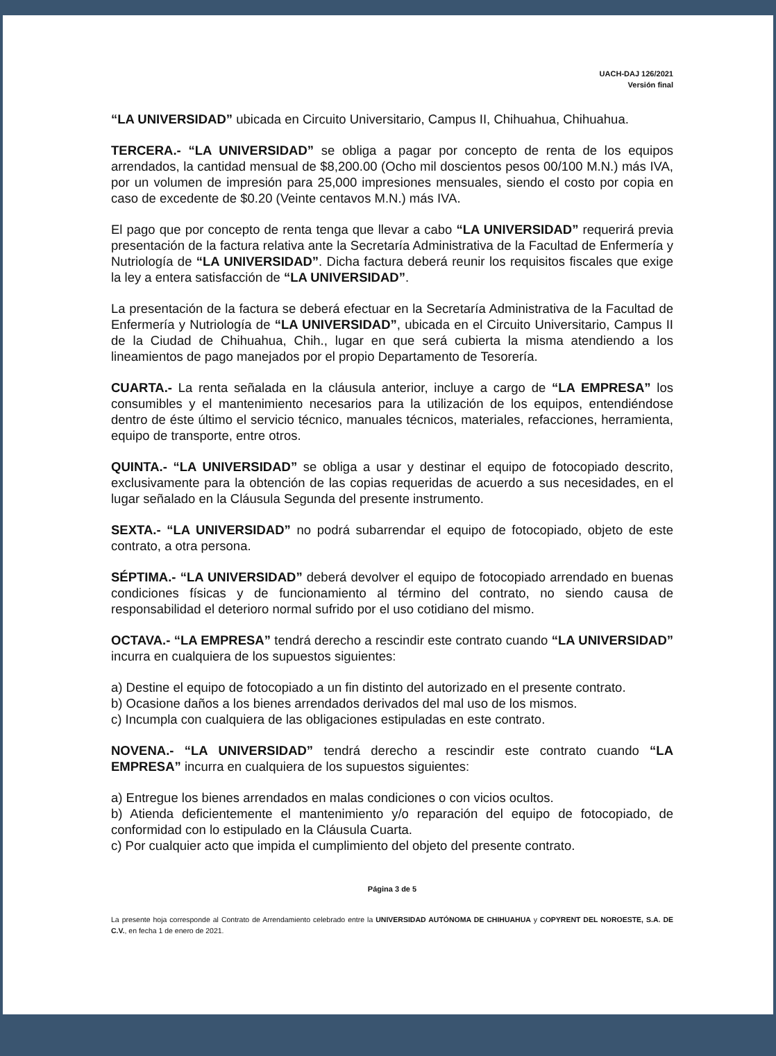UACH-DAJ 126/2021
Versión final
“LA UNIVERSIDAD” ubicada en Circuito Universitario, Campus II, Chihuahua, Chihuahua.
TERCERA.- “LA UNIVERSIDAD” se obliga a pagar por concepto de renta de los equipos arrendados, la cantidad mensual de $8,200.00 (Ocho mil doscientos pesos 00/100 M.N.) más IVA, por un volumen de impresión para 25,000 impresiones mensuales, siendo el costo por copia en caso de excedente de $0.20 (Veinte centavos M.N.) más IVA.
El pago que por concepto de renta tenga que llevar a cabo “LA UNIVERSIDAD” requerirá previa presentación de la factura relativa ante la Secretaría Administrativa de la Facultad de Enfermería y Nutriología de “LA UNIVERSIDAD”. Dicha factura deberá reunir los requisitos fiscales que exige la ley a entera satisfacción de “LA UNIVERSIDAD”.
La presentación de la factura se deberá efectuar en la Secretaría Administrativa de la Facultad de Enfermería y Nutriología de “LA UNIVERSIDAD”, ubicada en el Circuito Universitario, Campus II de la Ciudad de Chihuahua, Chih., lugar en que será cubierta la misma atendiendo a los lineamientos de pago manejados por el propio Departamento de Tesorería.
CUARTA.- La renta señalada en la cláusula anterior, incluye a cargo de “LA EMPRESA” los consumibles y el mantenimiento necesarios para la utilización de los equipos, entendiéndose dentro de éste último el servicio técnico, manuales técnicos, materiales, refacciones, herramienta, equipo de transporte, entre otros.
QUINTA.- “LA UNIVERSIDAD” se obliga a usar y destinar el equipo de fotocopiado descrito, exclusivamente para la obtención de las copias requeridas de acuerdo a sus necesidades, en el lugar señalado en la Cláusula Segunda del presente instrumento.
SEXTA.- “LA UNIVERSIDAD” no podrá subarrendar el equipo de fotocopiado, objeto de este contrato, a otra persona.
SÉPTIMA.- “LA UNIVERSIDAD” deberá devolver el equipo de fotocopiado arrendado en buenas condiciones físicas y de funcionamiento al término del contrato, no siendo causa de responsabilidad el deterioro normal sufrido por el uso cotidiano del mismo.
OCTAVA.- “LA EMPRESA” tendrá derecho a rescindir este contrato cuando “LA UNIVERSIDAD” incurra en cualquiera de los supuestos siguientes:
a) Destine el equipo de fotocopiado a un fin distinto del autorizado en el presente contrato.
b) Ocasione daños a los bienes arrendados derivados del mal uso de los mismos.
c) Incumpla con cualquiera de las obligaciones estipuladas en este contrato.
NOVENA.- “LA UNIVERSIDAD” tendrá derecho a rescindir este contrato cuando “LA EMPRESA” incurra en cualquiera de los supuestos siguientes:
a) Entregue los bienes arrendados en malas condiciones o con vicios ocultos.
b) Atienda deficientemente el mantenimiento y/o reparación del equipo de fotocopiado, de conformidad con lo estipulado en la Cláusula Cuarta.
c) Por cualquier acto que impida el cumplimiento del objeto del presente contrato.
Página 3 de 5
La presente hoja corresponde al Contrato de Arrendamiento celebrado entre la UNIVERSIDAD AUTÓNOMA DE CHIHUAHUA y COPYRENT DEL NOROESTE, S.A. DE C.V., en fecha 1 de enero de 2021.